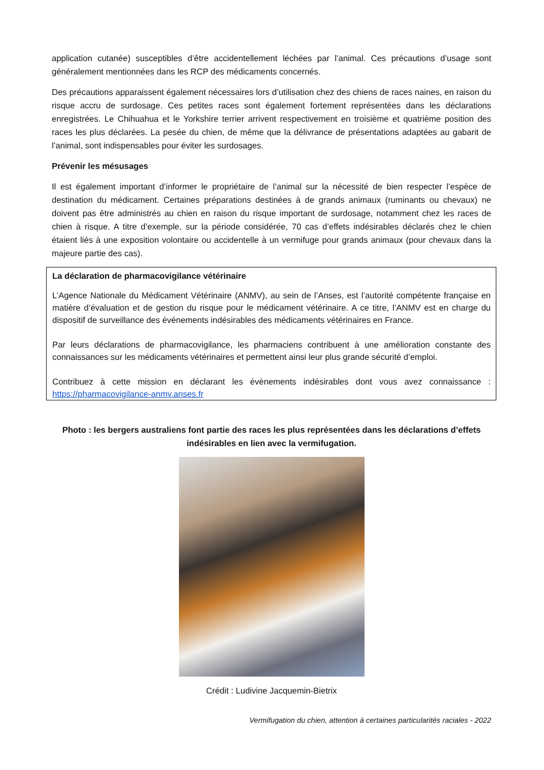application cutanée) susceptibles d’être accidentellement léchées par l’animal. Ces précautions d’usage sont généralement mentionnées dans les RCP des médicaments concernés.
Des précautions apparaissent également nécessaires lors d’utilisation chez des chiens de races naines, en raison du risque accru de surdosage. Ces petites races sont également fortement représentées dans les déclarations enregistrées. Le Chihuahua et le Yorkshire terrier arrivent respectivement en troisième et quatrième position des races les plus déclarées. La pesée du chien, de même que la délivrance de présentations adaptées au gabarit de l’animal, sont indispensables pour éviter les surdosages.
Prévenir les mésusages
Il est également important d’informer le propriétaire de l’animal sur la nécessité de bien respecter l’espèce de destination du médicament. Certaines préparations destinées à de grands animaux (ruminants ou chevaux) ne doivent pas être administrés au chien en raison du risque important de surdosage, notamment chez les races de chien à risque. A titre d’exemple, sur la période considérée, 70 cas d’effets indésirables déclarés chez le chien étaient liés à une exposition volontaire ou accidentelle à un vermifuge pour grands animaux (pour chevaux dans la majeure partie des cas).
La déclaration de pharmacovigilance vétérinaire
L’Agence Nationale du Médicament Vétérinaire (ANMV), au sein de l’Anses, est l’autorité compétente française en matière d’évaluation et de gestion du risque pour le médicament vétérinaire. A ce titre, l’ANMV est en charge du dispositif de surveillance des événements indésirables des médicaments vétérinaires en France.
Par leurs déclarations de pharmacovigilance, les pharmaciens contribuent à une amélioration constante des connaissances sur les médicaments vétérinaires et permettent ainsi leur plus grande sécurité d’emploi.
Contribuez à cette mission en déclarant les évènements indésirables dont vous avez connaissance : https://pharmacovigilance-anmv.anses.fr
Photo : les bergers australiens font partie des races les plus représentées dans les déclarations d’effets indésirables en lien avec la vermifugation.
Crédit : Ludivine Jacquemin-Bietrix
Vermifugation du chien, attention à certaines particularités raciales - 2022